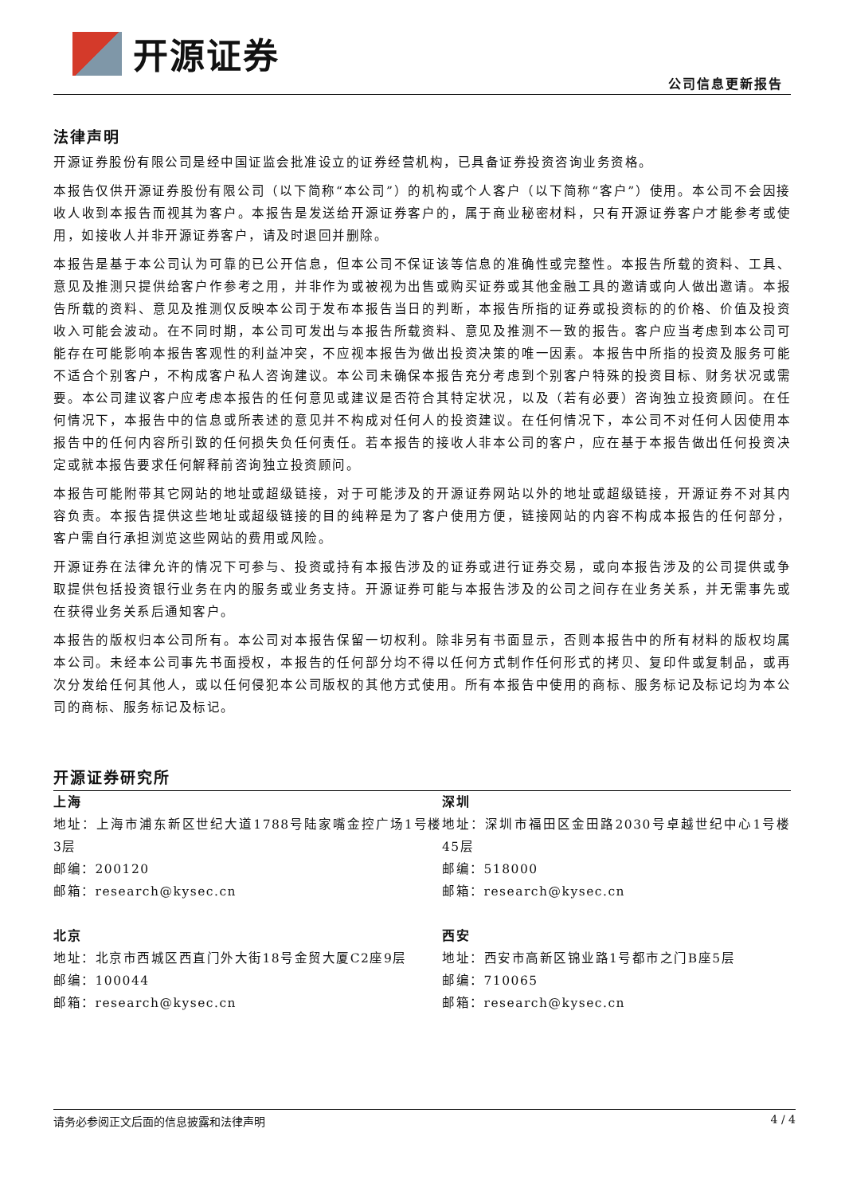开源证券
公司信息更新报告
法律声明
开源证券股份有限公司是经中国证监会批准设立的证券经营机构，已具备证券投资咨询业务资格。
本报告仅供开源证券股份有限公司（以下简称“本公司”）的机构或个人客户（以下简称“客户”）使用。本公司不会因接收人收到本报告而视其为客户。本报告是发送给开源证券客户的，属于商业秘密材料，只有开源证券客户才能参考或使用，如接收人并非开源证券客户，请及时退回并删除。
本报告是基于本公司认为可靠的已公开信息，但本公司不保证该等信息的准确性或完整性。本报告所载的资料、工具、意见及推测只提供给客户作参考之用，并非作为或被视为出售或购买证券或其他金融工具的邀请或向人做出邀请。本报告所载的资料、意见及推测仅反映本公司于发布本报告当日的判断，本报告所指的证券或投资标的的价格、价值及投资收入可能会波动。在不同时期，本公司可发出与本报告所载资料、意见及推测不一致的报告。客户应当考虑到本公司可能存在可能影响本报告客观性的利益冲突，不应视本报告为做出投资决策的唯一因素。本报告中所指的投资及服务可能不适合个别客户，不构成客户私人咨询建议。本公司未确保本报告充分考虑到个别客户特殊的投资目标、财务状况或需要。本公司建议客户应考虑本报告的任何意见或建议是否符合其特定状况，以及（若有必要）咨询独立投资顾问。在任何情况下，本报告中的信息或所表述的意见并不构成对任何人的投资建议。在任何情况下，本公司不对任何人因使用本报告中的任何内容所引致的任何损失负任何责任。若本报告的接收人非本公司的客户，应在基于本报告做出任何投资决定或就本报告要求任何解释前咨询独立投资顾问。
本报告可能附带其它网站的地址或超级链接，对于可能涉及的开源证券网站以外的地址或超级链接，开源证券不对其内容负责。本报告提供这些地址或超级链接的目的纯粹是为了客户使用方便，链接网站的内容不构成本报告的任何部分，客户需自行承担浏览这些网站的费用或风险。
开源证券在法律允许的情况下可参与、投资或持有本报告涉及的证券或进行证券交易，或向本报告涉及的公司提供或争取提供包括投资银行业务在内的服务或业务支持。开源证券可能与本报告涉及的公司之间存在业务关系，并无需事先或在获得业务关系后通知客户。
本报告的版权归本公司所有。本公司对本报告保留一切权利。除非另有书面显示，否则本报告中的所有材料的版权均属本公司。未经本公司事先书面授权，本报告的任何部分均不得以任何方式制作任何形式的拷贝、复印件或复制品，或再次分发给任何其他人，或以任何侵犯本公司版权的其他方式使用。所有本报告中使用的商标、服务标记及标记均为本公司的商标、服务标记及标记。
开源证券研究所
上海
地址：上海市浦东新区世纪大道1788号陆家嘴金控广场1号楼3层
邮编：200120
邮箱：research@kysec.cn
深圳
地址：深圳市福田区金田路2030号卓越世纪中心1号楼45层
邮编：518000
邮箱：research@kysec.cn
北京
地址：北京市西城区西直门外大街18号金贸大厦C2座9层
邮编：100044
邮箱：research@kysec.cn
西安
地址：西安市高新区锦业路1号都市之门B座5层
邮编：710065
邮箱：research@kysec.cn
请务必参阅正文后面的信息披露和法律声明 4 / 4